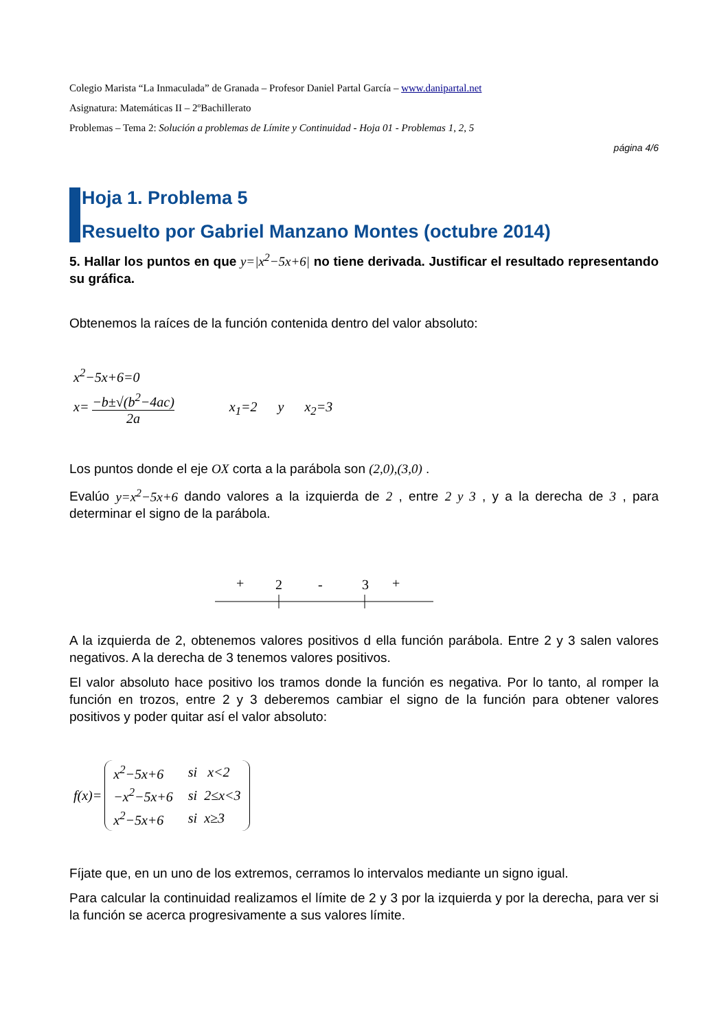Colegio Marista “La Inmaculada” de Granada – Profesor Daniel Partal García – www.danipartal.net
Asignatura: Matemáticas II – 2ºBachillerato
Problemas – Tema 2: Solución a problemas de Límite y Continuidad - Hoja 01 - Problemas 1, 2, 5
página 4/6
Hoja 1. Problema 5
Resuelto por Gabriel Manzano Montes (octubre 2014)
5. Hallar los puntos en que y=|x<sup>2</sup>−5x+6| no tiene derivada. Justificar el resultado representando su gráfica.
Obtenemos la raíces de la función contenida dentro del valor absoluto:
x<sup>2</sup>−5x+6=0
x= −b±√(b<sup>2</sup>−4ac) 2a x<sub>1</sub>=2 y x<sub>2</sub>=3
Los puntos donde el eje OX corta a la parábola son (2,0),(3,0) .
Evalúo y=x<sup>2</sup>−5x+6 dando valores a la izquierda de 2 , entre 2 y 3 , y a la derecha de 3 , para determinar el signo de la parábola.
+
2
-
3
+
A la izquierda de 2, obtenemos valores positivos d ella función parábola. Entre 2 y 3 salen valores negativos. A la derecha de 3 tenemos valores positivos.
El valor absoluto hace positivo los tramos donde la función es negativa. Por lo tanto, al romper la función en trozos, entre 2 y 3 deberemos cambiar el signo de la función para obtener valores positivos y poder quitar así el valor absoluto:
f(x)=
| x<sup>2</sup>−5x+6 | si x<2 |
| −x<sup>2</sup>−5x+6 | si 2≤x<3 |
| x<sup>2</sup>−5x+6 | si x≥3 |
Fíjate que, en un uno de los extremos, cerramos lo intervalos mediante un signo igual.
Para calcular la continuidad realizamos el límite de 2 y 3 por la izquierda y por la derecha, para ver si la función se acerca progresivamente a sus valores límite.